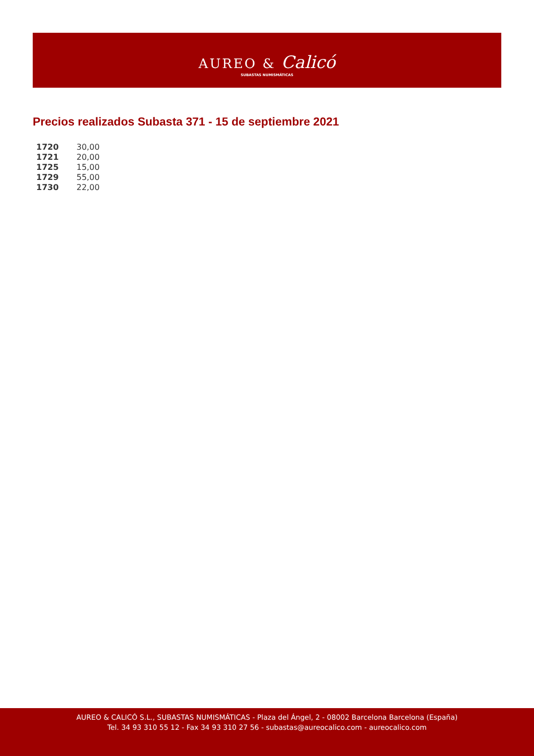AUREO & Calicó
SUBASTAS NUMISMÁTICAS
Precios realizados Subasta 371 - 15 de septiembre 2021
| 1720 | 30,00 |
| 1721 | 20,00 |
| 1725 | 15,00 |
| 1729 | 55,00 |
| 1730 | 22,00 |
AUREO & CALICÓ S.L., SUBASTAS NUMISMÁTICAS - Plaza del Ángel, 2 - 08002 Barcelona Barcelona (España)
Tel. 34 93 310 55 12 - Fax 34 93 310 27 56 - subastas@aureocalico.com - aureocalico.com